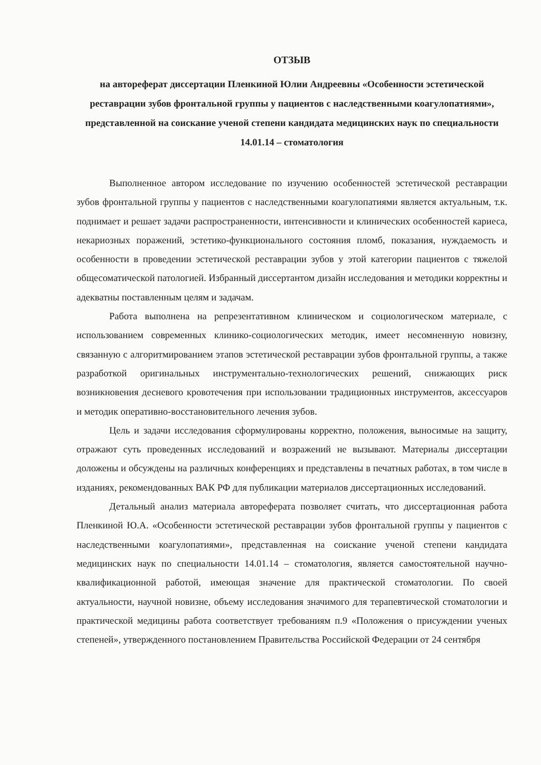ОТЗЫВ
на автореферат диссертации Пленкиной Юлии Андреевны «Особенности эстетической реставрации зубов фронтальной группы у пациентов с наследственными коагулопатиями», представленной на соискание ученой степени кандидата медицинских наук по специальности 14.01.14 – стоматология
Выполненное автором исследование по изучению особенностей эстетической реставрации зубов фронтальной группы у пациентов с наследственными коагулопатиями является актуальным, т.к. поднимает и решает задачи распространенности, интенсивности и клинических особенностей кариеса, некариозных поражений, эстетико-функционального состояния пломб, показания, нуждаемость и особенности в проведении эстетической реставрации зубов у этой категории пациентов с тяжелой общесоматической патологией. Избранный диссертантом дизайн исследования и методики корректны и адекватны поставленным целям и задачам.
Работа выполнена на репрезентативном клиническом и социологическом материале, с использованием современных клинико-социологических методик, имеет несомненную новизну, связанную с алгоритмированием этапов эстетической реставрации зубов фронтальной группы, а также разработкой оригинальных инструментально-технологических решений, снижающих риск возникновения десневого кровотечения при использовании традиционных инструментов, аксессуаров и методик оперативно-восстановительного лечения зубов.
Цель и задачи исследования сформулированы корректно, положения, выносимые на защиту, отражают суть проведенных исследований и возражений не вызывают. Материалы диссертации доложены и обсуждены на различных конференциях и представлены в печатных работах, в том числе в изданиях, рекомендованных ВАК РФ для публикации материалов диссертационных исследований.
Детальный анализ материала автореферата позволяет считать, что диссертационная работа Пленкиной Ю.А. «Особенности эстетической реставрации зубов фронтальной группы у пациентов с наследственными коагулопатиями», представленная на соискание ученой степени кандидата медицинских наук по специальности 14.01.14 – стоматология, является самостоятельной научно-квалификационной работой, имеющая значение для практической стоматологии. По своей актуальности, научной новизне, объему исследования значимого для терапевтической стоматологии и практической медицины работа соответствует требованиям п.9 «Положения о присуждении ученых степеней», утвержденного постановлением Правительства Российской Федерации от 24 сентября